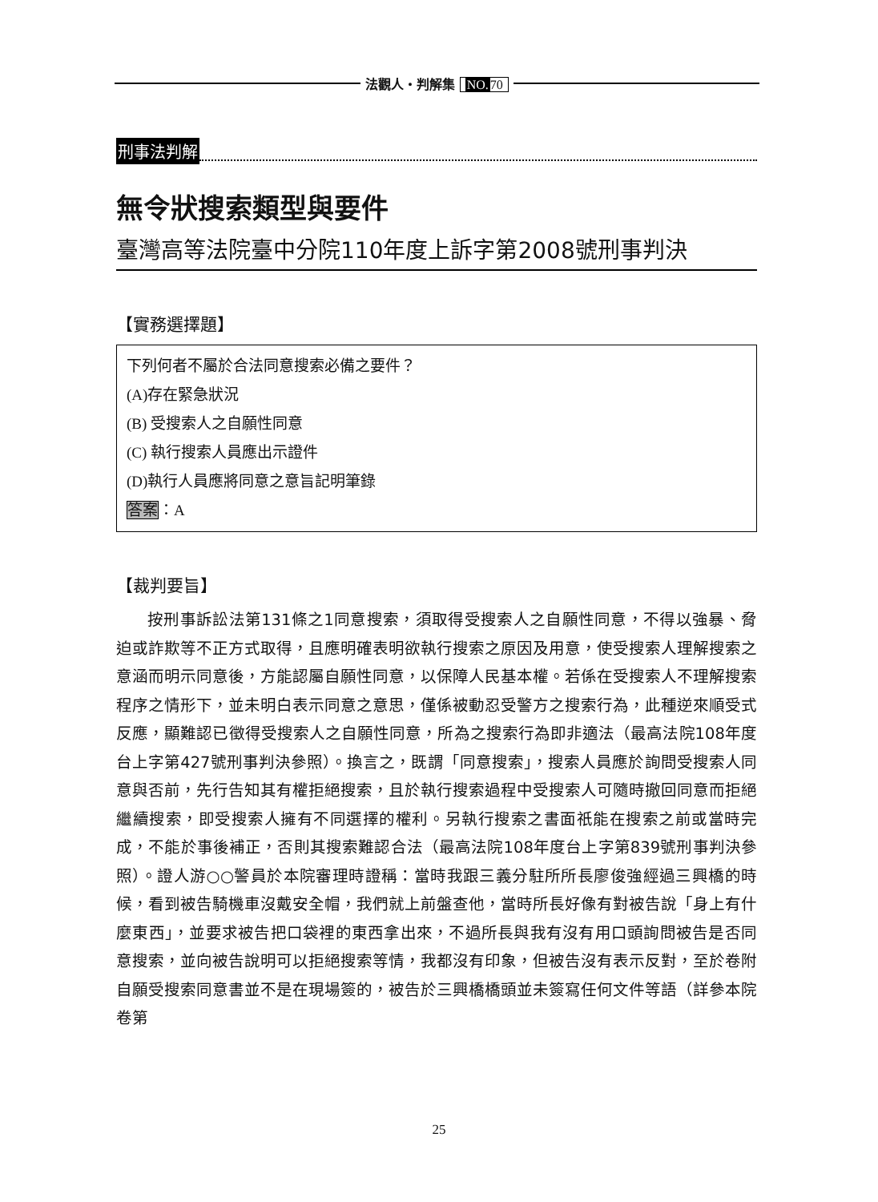法觀人・判解集 NO. 70
刑事法判解
無令狀搜索類型與要件
臺灣高等法院臺中分院110年度上訴字第2008號刑事判決
【實務選擇題】
下列何者不屬於合法同意搜索必備之要件？
(A)存在緊急狀況
(B) 受搜索人之自願性同意
(C) 執行搜索人員應出示證件
(D)執行人員應將同意之意旨記明筆錄
答案：A
【裁判要旨】
按刑事訴訟法第131條之1同意搜索，須取得受搜索人之自願性同意，不得以強暴、脅迫或詐欺等不正方式取得，且應明確表明欲執行搜索之原因及用意，使受搜索人理解搜索之意涵而明示同意後，方能認屬自願性同意，以保障人民基本權。若係在受搜索人不理解搜索程序之情形下，並未明白表示同意之意思，僅係被動忍受警方之搜索行為，此種逆來順受式反應，顯難認已徵得受搜索人之自願性同意，所為之搜索行為即非適法（最高法院108年度台上字第427號刑事判決參照）。換言之，既謂「同意搜索」，搜索人員應於詢問受搜索人同意與否前，先行告知其有權拒絕搜索，且於執行搜索過程中受搜索人可隨時撤回同意而拒絕繼續搜索，即受搜索人擁有不同選擇的權利。另執行搜索之書面祇能在搜索之前或當時完成，不能於事後補正，否則其搜索難認合法（最高法院108年度台上字第839號刑事判決參照）。證人游○○警員於本院審理時證稱：當時我跟三義分駐所所長廖俊強經過三興橋的時候，看到被告騎機車沒戴安全帽，我們就上前盤查他，當時所長好像有對被告說「身上有什麼東西」，並要求被告把口袋裡的東西拿出來，不過所長與我有沒有用口頭詢問被告是否同意搜索，並向被告說明可以拒絕搜索等情，我都沒有印象，但被告沒有表示反對，至於卷附自願受搜索同意書並不是在現場簽的，被告於三興橋橋頭並未簽寫任何文件等語（詳參本院卷第
25